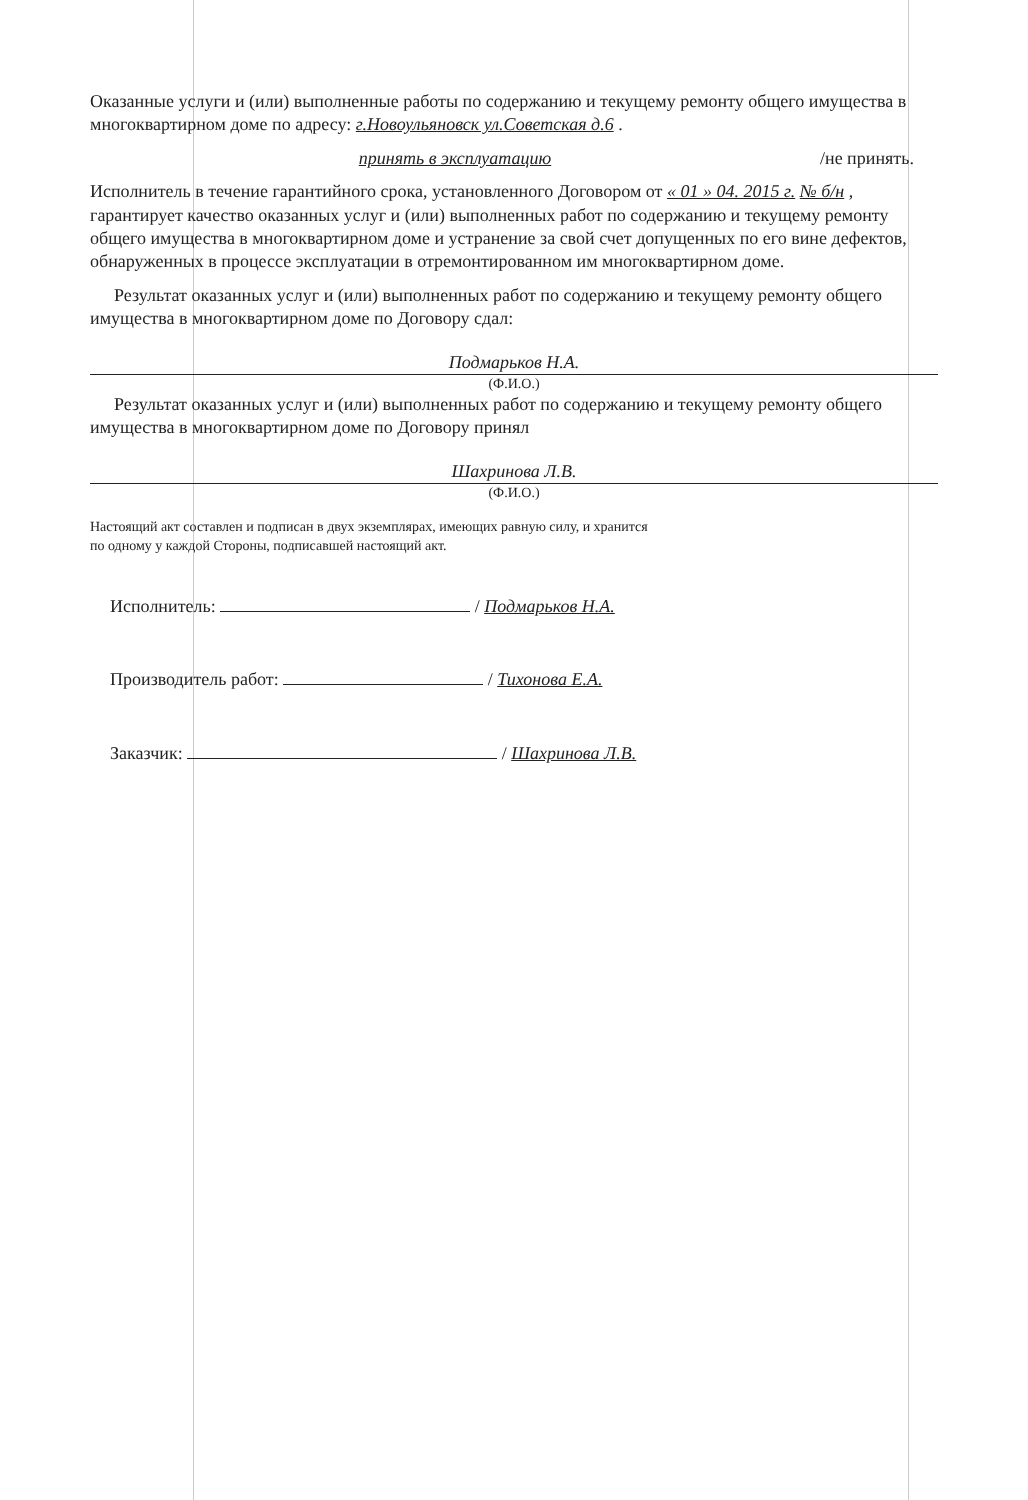Оказанные услуги и (или) выполненные работы по содержанию и текущему ремонту общего имущества в многоквартирном доме по адресу: г.Новоульяновск ул.Советская д.6 .
принять в эксплуатацию /не принять.
Исполнитель в течение гарантийного срока, установленного Договором от « 01 » 04. 2015 г. № б/н , гарантирует качество оказанных услуг и (или) выполненных работ по содержанию и текущему ремонту общего имущества в многоквартирном доме и устранение за свой счет допущенных по его вине дефектов, обнаруженных в процессе эксплуатации в отремонтированном им многоквартирном доме.
Результат оказанных услуг и (или) выполненных работ по содержанию и текущему ремонту общего имущества в многоквартирном доме по Договору сдал:
Подмарьков Н.А.
(Ф.И.О.)
Результат оказанных услуг и (или) выполненных работ по содержанию и текущему ремонту общего имущества в многоквартирном доме по Договору принял
Шахринова Л.В.
(Ф.И.О.)
Настоящий акт составлен и подписан в двух экземплярах, имеющих равную силу, и хранится
по одному у каждой Стороны, подписавшей настоящий акт.
Исполнитель: / Подмарьков Н.А.
Производитель работ: / Тихонова Е.А.
Заказчик: / Шахринова Л.В.